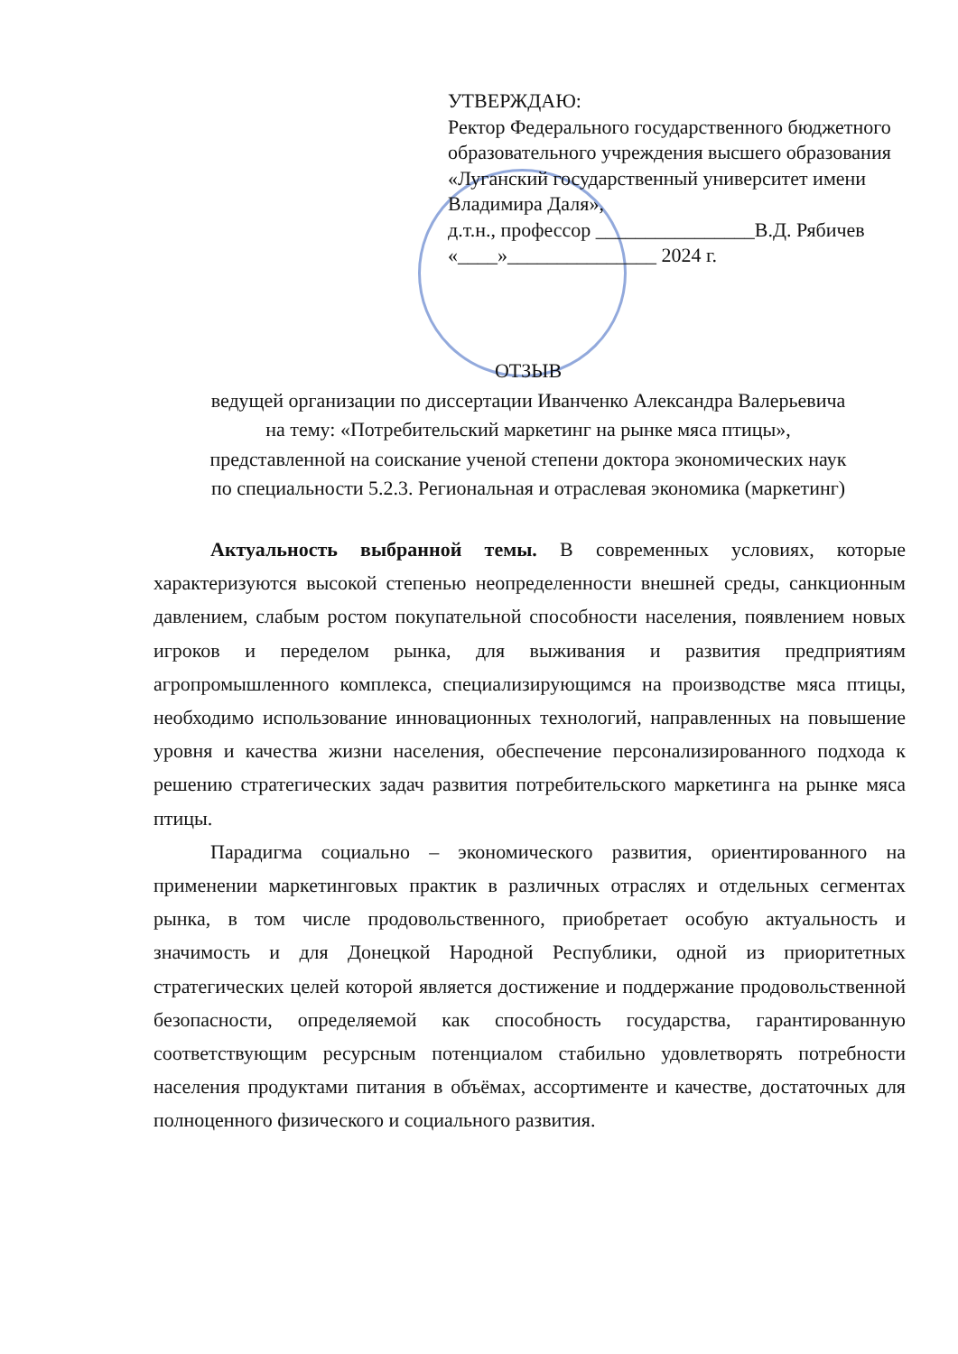УТВЕРЖДАЮ:
Ректор Федерального государственного бюджетного образовательного учреждения высшего образования «Луганский государственный университет имени Владимира Даля»,
д.т.н., профессор ________________В.Д. Рябичев
«____»_______________ 2024 г.
ОТЗЫВ
ведущей организации по диссертации Иванченко Александра Валерьевича
на тему: «Потребительский маркетинг на рынке мяса птицы»,
представленной на соискание ученой степени доктора экономических наук
по специальности 5.2.3. Региональная и отраслевая экономика (маркетинг)
Актуальность выбранной темы. В современных условиях, которые характеризуются высокой степенью неопределенности внешней среды, санкционным давлением, слабым ростом покупательной способности населения, появлением новых игроков и переделом рынка, для выживания и развития предприятиям агропромышленного комплекса, специализирующимся на производстве мяса птицы, необходимо использование инновационных технологий, направленных на повышение уровня и качества жизни населения, обеспечение персонализированного подхода к решению стратегических задач развития потребительского маркетинга на рынке мяса птицы.
Парадигма социально – экономического развития, ориентированного на применении маркетинговых практик в различных отраслях и отдельных сегментах рынка, в том числе продовольственного, приобретает особую актуальность и значимость и для Донецкой Народной Республики, одной из приоритетных стратегических целей которой является достижение и поддержание продовольственной безопасности, определяемой как способность государства, гарантированную соответствующим ресурсным потенциалом стабильно удовлетворять потребности населения продуктами питания в объёмах, ассортименте и качестве, достаточных для полноценного физического и социального развития.